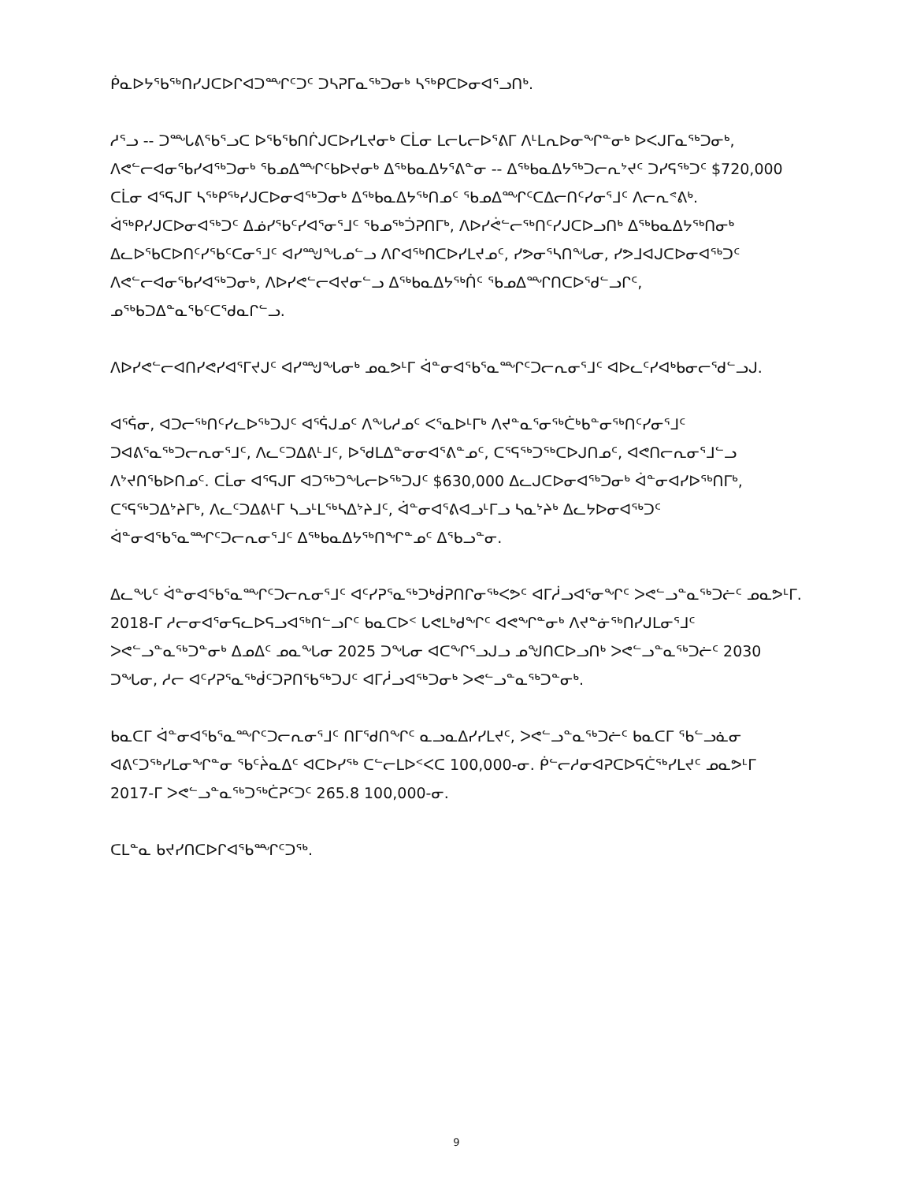ᑮᓇᐅᔭᖃᖅᑎᓯᒍᑕᐅᒋᐊᑐᙱᑦᑐᑦ ᑐᓴᕈᒥᓇᖅᑐᓂᒃ ᓴᖅᑭᑕᐅᓂᐊᕐᓗᑎᒃ.
ᓱᕐᓗ -- ᑐᙵᕕᖃᕐᓗᑕ ᐅᖃᖃᑎᒌᒍᑕᐅᓯᒪᔪᓂᒃ ᑕᒫᓂ ᒪᓕᒐᓕᐅᕐᕕᒥ ᐱᒻᒪᕆᐅᓂᖏᓐᓂᒃ ᐅᐸᒍᒥᓇᖅᑐᓂᒃ, ᐱᕙᓪᓕᐊᓂᖃᓯᐊᖅᑐᓂᒃ ᖃᓄᐃᙱᑦᑲᐅᔪᓂᒃ ᐃᖅᑲᓇᐃᔭᕐᕕᓐᓂ -- ᐃᖅᑲᓇᐃᔭᖅᑐᓕᕆᔾᔪᑦ ᑐᓯᕋᖅᑐᑦ $720,000 ᑕᒫᓂ ᐊᕐᕋᒍᒥ ᓴᖅᑭᖅᓯᒍᑕᐅᓂᐊᖅᑐᓂᒃ ᐃᖅᑲᓇᐃᔭᖅᑎᓄᑦ ᖃᓄᐃᙱᑦᑕᐃᓕᑎᑦᓯᓂᕐᒧᑦ ᐱᓕᕆᕝᕕᒃ. ᐋᖅᑭᓯᒍᑕᐅᓂᐊᖅᑐᑦ ᐃᓅᓯᖃᑦᓯᐊᕐᓂᕐᒧᑦ ᖃᓄᖅᑑᕈᑎᒥᒃ, ᐱᐅᓯᕚᓪᓕᖅᑎᑦᓯᒍᑕᐅᓗᑎᒃ ᐃᖅᑲᓇᐃᔭᖅᑎᓂᒃ ᐃᓚᐅᖃᑕᐅᑎᑦᓯᖃᑦᑕᓂᕐᒧᑦ ᐊᓯᙳᖓᓄᓪᓗ ᐱᒋᐊᖅᑎᑕᐅᓯᒪᔪᓄᑦ, ᓯᕗᓂᕐᓴᑎᖓᓂ, ᓯᕗᒧᐊᒍᑕᐅᓂᐊᖅᑐᑦ ᐱᕙᓪᓕᐊᓂᖃᓯᐊᖅᑐᓂᒃ, ᐱᐅᓯᕙᓪᓕᐊᔪᓂᓪᓗ ᐃᖅᑲᓇᐃᔭᖅᑏᑦ ᖃᓄᐃᙱᑎᑕᐅᕐᑯᓪᓗᒋᑦ, ᓄᖅᑲᑐᐃᓐᓇᖃᑦᑕᕐᑯᓇᒋᓪᓗ.
ᐱᐅᓯᕙᓪᓕᐊᑎᓯᕙᓯᐊᕐᒥᔪᒍᑦ ᐊᓯᙳᖓᓂᒃ ᓄᓇᕗᒻᒥ ᐋᓐᓂᐊᕐᑲᕐᓇᙱᑦᑐᓕᕆᓂᕐᒧᑦ ᐊᐅᓚᑦᓯᐊᒃᑲᓂᓕᕐᑯᓪᓗᒍ.
ᐊᕐᕌᓂ, ᐊᑐᓕᖅᑎᑦᓯᓚᐅᖅᑐᒍᑦ ᐊᕐᕌᒍᓄᑦ ᐱᖕᒐᓱᓄᑦ ᐸᕐᓇᐅᒻᒥᒃ ᐱᔪᓐᓇᕐᓂᖅᑖᒃᑲᓐᓂᖅᑎᑦᓯᓂᕐᒧᑦ ᑐᐊᕕᕐᓇᖅᑐᓕᕆᓂᕐᒧᑦ, ᐱᓚᑦᑐᐃᕕᒻᒧᑦ, ᐅᕐᑯᒪᐃᓐᓂᓂᐊᕐᕕᓐᓄᑦ, ᑕᕐᕋᖅᑐᖅᑕᐅᒍᑎᓄᑦ, ᐊᕙᑎᓕᕆᓂᕐᒧᓪᓗ ᐱᔾᔪᑎᖃᐅᑎᓄᑦ. ᑕᒫᓂ ᐊᕐᕋᒍᒥ ᐊᑐᖅᑐᖓᓕᐅᖅᑐᒍᑦ $630,000 ᐃᓚᒍᑕᐅᓂᐊᖅᑐᓂᒃ ᐋᓐᓂᐊᓯᐅᖅᑎᒥᒃ, ᑕᕐᕋᖅᑐᐃᔾᔨᒥᒃ, ᐱᓚᑦᑐᐃᕕᒻᒥ ᓴᓗᒻᒪᖅᓴᐃᔾᔨᒧᑦ, ᐋᓐᓂᐊᕐᕕᐊᓗᒻᒥᓗ ᓴᓇᔾᔨᒃ ᐃᓚᔭᐅᓂᐊᖅᑐᑦ ᐋᓐᓂᐊᕐᑲᕐᓇᙱᑦᑐᓕᕆᓂᕐᒧᑦ ᐃᖅᑲᓇᐃᔭᖅᑎᖏᓐᓄᑦ ᐃᕐᑲᓗᓐᓂ.
ᐃᓚᖓᑦ ᐋᓐᓂᐊᕐᑲᕐᓇᙱᑦᑐᓕᕆᓂᕐᒧᑦ ᐊᑦᓯᕈᕐᓇᖅᑐᒃᑰᕈᑎᒋᓂᖅᐸᕗᑦ ᐊᒥᓲᓗᐊᕐᓂᖏᑦ ᐳᕙᓪᓗᓐᓇᖅᑐᓖᑦ ᓄᓇᕗᒻᒥ. 2018-ᒥ ᓱᓕᓂᐊᕐᓂᕋᓚᐅᕋᓗᐊᖅᑎᓪᓗᒋᑦ ᑲᓇᑕᐅᑉ ᒐᕙᒪᒃᑯᖏᑦ ᐊᕙᖏᓐᓂᒃ ᐱᔪᓐᓃᖅᑎᓯᒍᒪᓂᕐᒧᑦ ᐳᕙᓪᓗᓐᓇᖅᑐᓐᓂᒃ ᐃᓄᐃᑦ ᓄᓇᖓᓂ 2025 ᑐᖓᓂ ᐊᑕᖏᕐᓗᒍᓗ ᓄᖑᑎᑕᐅᓗᑎᒃ ᐳᕙᓪᓗᓐᓇᖅᑐᓖᑦ 2030 ᑐᖓᓂ, ᓱᓕ ᐊᑦᓯᕈᕐᓇᖅᑰᑦᑐᕈᑎᖃᖅᑐᒍᑦ ᐊᒥᓲᓗᐊᖅᑐᓂᒃ ᐳᕙᓪᓗᓐᓇᖅᑐᓐᓂᒃ.
ᑲᓇᑕᒥ ᐋᓐᓂᐊᕐᑲᕐᓇᙱᑦᑐᓕᕆᓂᕐᒧᑦ ᑎᒥᖁᑎᖏᑦ ᓇᓗᓇᐃᓯᓯᒪᔪᑦ, ᐳᕙᓪᓗᓐᓇᖅᑐᓖᑦ ᑲᓇᑕᒥ ᖃᓪᓗᓈᓂ ᐊᕕᑦᑐᖅᓯᒪᓂᖏᓐᓂ ᖃᑦᔩᓇᐃᑦ ᐊᑕᐅᓯᖅ ᑕᓪᓕᒪᐅᑉᐸᑕ 100,000-ᓂ. ᑮᓪᓕᓱᓂᐊᕈᑕᐅᕋᑖᖅᓯᒪᔪᑦ ᓄᓇᕗᒻᒥ 2017-ᒥ ᐳᕙᓪᓗᓐᓇᖅᑐᖅᑖᕈᑦᑐᑦ 265.8 100,000-ᓂ.
ᑕᒪᓐᓇ ᑲᔪᓯᑎᑕᐅᒋᐊᖃᙱᑦᑐᖅ.
9